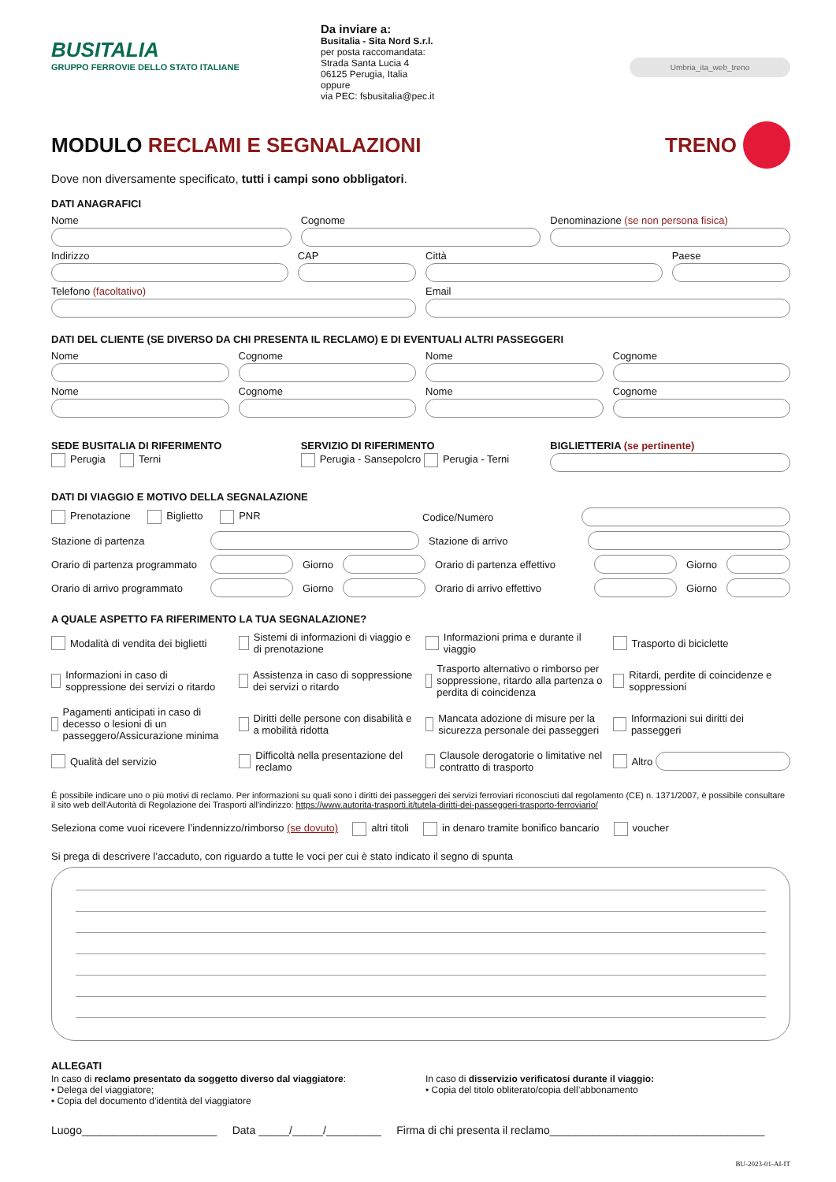BUSITALIA
GRUPPO FERROVIE DELLO STATO ITALIANE
Da inviare a:
Busitalia - Sita Nord S.r.l.
per posta raccomandata:
Strada Santa Lucia 4
06125 Perugia, Italia
oppure
via PEC: fsbusitalia@pec.it
Umbria_ita_web_treno
MODULO RECLAMI E SEGNALAZIONI TRENO
Dove non diversamente specificato, tutti i campi sono obbligatori.
DATI ANAGRAFICI
Nome
Cognome
Denominazione (se non persona fisica)
Indirizzo
CAP
Città
Paese
Telefono (facoltativo)
Email
DATI DEL CLIENTE (SE DIVERSO DA CHI PRESENTA IL RECLAMO) E DI EVENTUALI ALTRI PASSEGGERI
Nome
Cognome
Nome
Cognome
Nome
Cognome
Nome
Cognome
SEDE BUSITALIA DI RIFERIMENTO
Perugia Terni
SERVIZIO DI RIFERIMENTO
Perugia - Sansepolcro Perugia - Terni
BIGLIETTERIA (se pertinente)
DATI DI VIAGGIO E MOTIVO DELLA SEGNALAZIONE
Prenotazione Biglietto PNR
Codice/Numero
Stazione di partenza Stazione di arrivo
Orario di partenza programmato
Giorno
Orario di partenza effettivo
Giorno
Orario di arrivo programmato
Giorno
Orario di arrivo effettivo
Giorno
A QUALE ASPETTO FA RIFERIMENTO LA TUA SEGNALAZIONE?
Modalità di vendita dei biglietti
Sistemi di informazioni di viaggio e di prenotazione
Informazioni prima e durante il viaggio
Trasporto di biciclette
Informazioni in caso di soppressione dei servizi o ritardo
Assistenza in caso di soppressione dei servizi o ritardo
Trasporto alternativo o rimborso per soppressione, ritardo alla partenza o perdita di coincidenza
Ritardi, perdite di coincidenze e soppressioni
Pagamenti anticipati in caso di decesso o lesioni di un passeggero/Assicurazione minima
Diritti delle persone con disabilità e a mobilità ridotta
Mancata adozione di misure per la sicurezza personale dei passeggeri
Informazioni sui diritti dei passeggeri
Qualità del servizio
Difficoltà nella presentazione del reclamo
Clausole derogatorie o limitative nel contratto di trasporto
Altro
È possibile indicare uno o più motivi di reclamo. Per informazioni su quali sono i diritti dei passeggeri dei servizi ferroviari riconosciuti dal regolamento (CE) n. 1371/2007, è possibile consultare il sito web dell'Autorità di Regolazione dei Trasporti all'indirizzo: https://www.autorita-trasporti.it/tutela-diritti-dei-passeggeri-trasporto-ferroviario/
Seleziona come vuoi ricevere l’indennizzo/rimborso (se dovuto) altri titoli in denaro tramite bonifico bancario voucher
Si prega di descrivere l’accaduto, con riguardo a tutte le voci per cui è stato indicato il segno di spunta
ALLEGATI
In caso di reclamo presentato da soggetto diverso dal viaggiatore:
• Delega del viaggiatore;
• Copia del documento d’identità del viaggiatore
In caso di disservizio verificatosi durante il viaggio:
• Copia del titolo obliterato/copia dell’abbonamento
Luogo______________________ Data _____/_____/_________ Firma di chi presenta il reclamo___________________________________
BU-2023-01-AI-IT